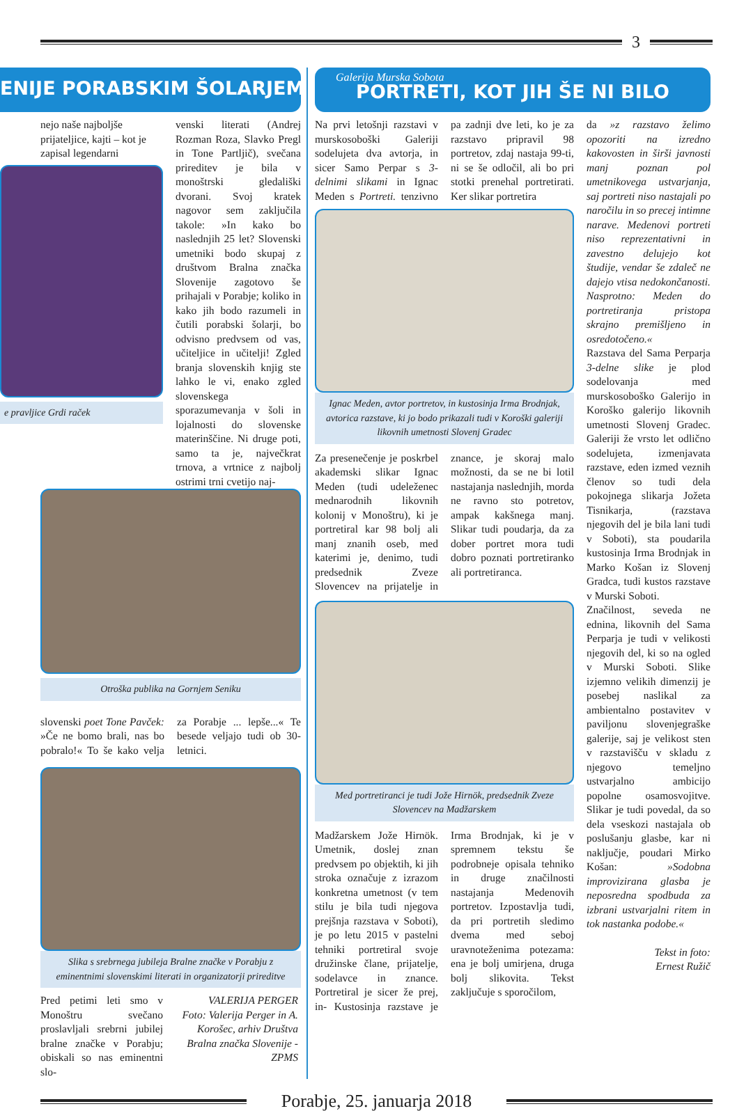3
ENIJE PORABSKIM ŠOLARJEM
nejo naše najboljše prijateljice, kajti – kot je zapisal legendarni
e pravljice Grdi raček
venski literati (Andrej Rozman Roza, Slavko Pregl in Tone Partljič), svečana prireditev je bila v monoštrski gledališki dvorani. Svoj kratek nagovor sem zaključila takole: »In kako bo naslednjih 25 let? Slovenski umetniki bodo skupaj z društvom Bralna značka Slovenije zagotovo še prihajali v Porabje; koliko in kako jih bodo razumeli in čutili porabski šolarji, bo odvisno predvsem od vas, učiteljice in učitelji! Zgled branja slovenskih knjig ste lahko le vi, enako zgled slovenskega sporazumevanja v šoli in lojalnosti do slovenske materinščine. Ni druge poti, samo ta je, največkrat trnova, a vrtnice z najbolj ostrimi trni cvetijo naj-
Otroška publika na Gornjem Seniku
slovenski poet Tone Pavček: »Če ne bomo brali, nas bo pobralo!« To še kako velja za Porabje ... lepše...« Te besede veljajo tudi ob 30-letnici.
Slika s srebrnega jubileja Bralne značke v Porabju z eminentnimi slovenskimi literati in organizatorji prireditve
Pred petimi leti smo v Monoštru svečano proslavljali srebrni jubilej bralne značke v Porabju; obiskali so nas eminentni slo-
VALERIJA PERGER
Foto: Valerija Perger in A. Korošec, arhiv Društva Bralna značka Slovenije - ZPMS
Galerija Murska Sobota
PORTRETI, KOT JIH ŠE NI BILO
Na prvi letošnji razstavi v murskosoboški Galeriji sodelujeta dva avtorja, in sicer Samo Perpar s 3-delnimi slikami in Ignac Meden s Portreti. tenzivno pa zadnji dve leti, ko je za razstavo pripravil 98 portretov, zdaj nastaja 99-ti, ni se še odločil, ali bo pri stotki prenehal portretirati. Ker slikar portretira
Ignac Meden, avtor portretov, in kustosinja Irma Brodnjak, avtorica razstave, ki jo bodo prikazali tudi v Koroški galeriji likovnih umetnosti Slovenj Gradec
Za presenečenje je poskrbel akademski slikar Ignac Meden (tudi udeleženec mednarodnih likovnih kolonij v Monoštru), ki je portretiral kar 98 bolj ali manj znanih oseb, med katerimi je, denimo, tudi predsednik Zveze Slovencev na prijatelje in znance, je skoraj malo možnosti, da se ne bi lotil nastajanja naslednjih, morda ne ravno sto potretov, ampak kakšnega manj. Slikar tudi poudarja, da za dober portret mora tudi dobro poznati portretiranko ali portretiranca.
Med portretiranci je tudi Jože Hirnök, predsednik Zveze Slovencev na Madžarskem
Madžarskem Jože Hirnök. Umetnik, doslej znan predvsem po objektih, ki jih stroka označuje z izrazom konkretna umetnost (v tem stilu je bila tudi njegova prejšnja razstava v Soboti), je po letu 2015 v pastelni tehniki portretiral svoje družinske člane, prijatelje, sodelavce in znance. Portretiral je sicer že prej, in- Kustosinja razstave je Irma Brodnjak, ki je v spremnem tekstu še podrobneje opisala tehniko in druge značilnosti nastajanja Medenovih portretov. Izpostavlja tudi, da pri portretih sledimo dvema med seboj uravnoteženima potezama: ena je bolj umirjena, druga bolj slikovita. Tekst zaključuje s sporočilom,
da »z razstavo želimo opozoriti na izredno kakovosten in širši javnosti manj poznan pol umetnikovega ustvarjanja, saj portreti niso nastajali po naročilu in so precej intimne narave. Medenovi portreti niso reprezentativni in zavestno delujejo kot študije, vendar še zdaleč ne dajejo vtisa nedokončanosti. Nasprotno: Meden do portretiranja pristopa skrajno premišljeno in osredotočeno.«
Razstava del Sama Perparja 3-delne slike je plod sodelovanja med murskosoboško Galerijo in Koroško galerijo likovnih umetnosti Slovenj Gradec. Galeriji že vrsto let odlično sodelujeta, izmenjavata razstave, eden izmed veznih členov so tudi dela pokojnega slikarja Jožeta Tisnikarja, (razstava njegovih del je bila lani tudi v Soboti), sta poudarila kustosinja Irma Brodnjak in Marko Košan iz Slovenj Gradca, tudi kustos razstave v Murski Soboti.
Značilnost, seveda ne ednina, likovnih del Sama Perparja je tudi v velikosti njegovih del, ki so na ogled v Murski Soboti. Slike izjemno velikih dimenzij je posebej naslikal za ambientalno postavitev v paviljonu slovenjegraške galerije, saj je velikost sten v razstavišču v skladu z njegovo temeljno ustvarjalno ambicijo popolne osamosvojitve. Slikar je tudi povedal, da so dela vseskozi nastajala ob poslušanju glasbe, kar ni naključje, poudari Mirko Košan: »Sodobna improvizirana glasba je neposredna spodbuda za izbrani ustvarjalni ritem in tok nastanka podobe.«
Tekst in foto:
Ernest Ružič
Porabje, 25. januarja 2018